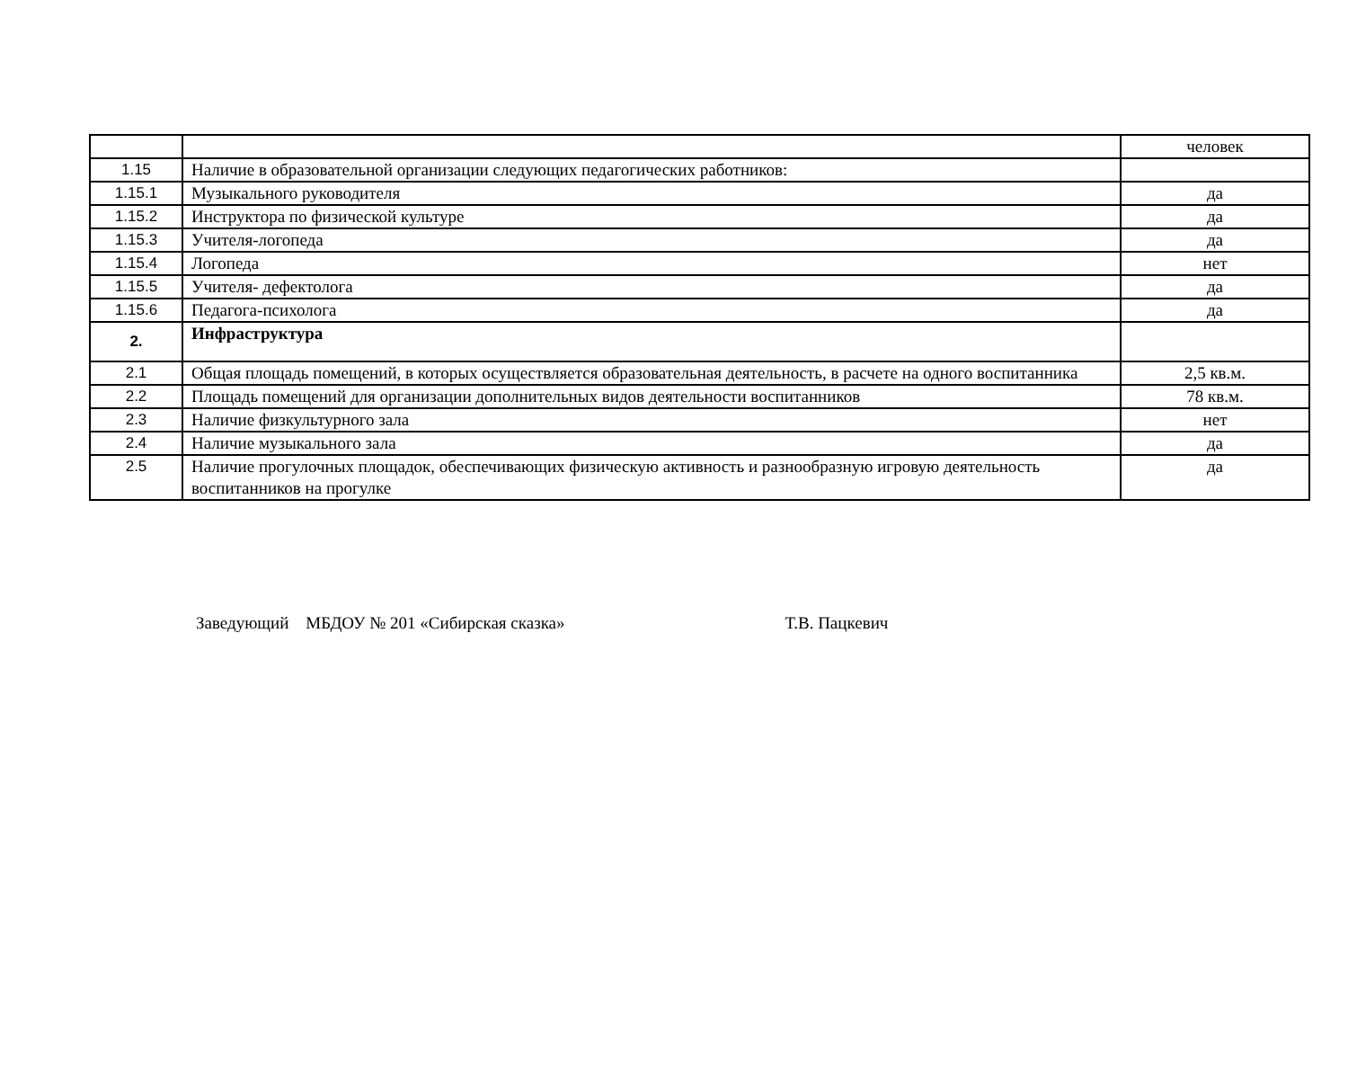| | | человек |
| 1.15 | Наличие в образовательной организации следующих педагогических работников: | |
| 1.15.1 | Музыкального руководителя | да |
| 1.15.2 | Инструктора по физической культуре | да |
| 1.15.3 | Учителя-логопеда | да |
| 1.15.4 | Логопеда | нет |
| 1.15.5 | Учителя- дефектолога | да |
| 1.15.6 | Педагога-психолога | да |
| 2. | Инфраструктура | |
| 2.1 | Общая площадь помещений, в которых осуществляется образовательная деятельность, в расчете на одного воспитанника | 2,5 кв.м. |
| 2.2 | Площадь помещений для организации дополнительных видов деятельности воспитанников | 78 кв.м. |
| 2.3 | Наличие физкультурного зала | нет |
| 2.4 | Наличие музыкального зала | да |
| 2.5 | Наличие прогулочных площадок, обеспечивающих физическую активность и разнообразную игровую деятельность воспитанников на прогулке | да |
Заведующий МБДОУ № 201 «Сибирская сказка» Т.В. Пацкевич